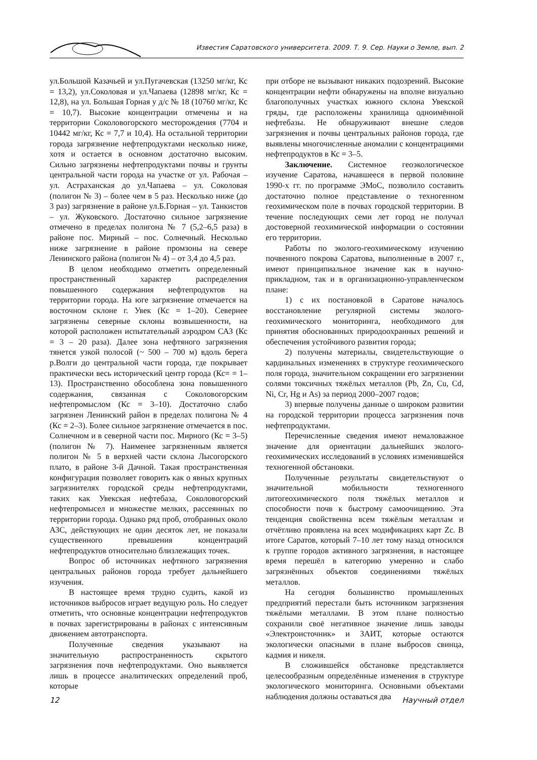Известия Саратовского университета. 2009. Т. 9. Сер. Науки о Земле, вып. 2
ул.Большой Казачьей и ул.Пугачевская (13250 мг/кг, Кс = 13,2), ул.Соколовая и ул.Чапаева (12898 мг/кг, Кс = 12,8), на ул. Большая Горная у д/с № 18 (10760 мг/кг, Кс = 10,7). Высокие концентрации отмечены и на территории Соколовогорского месторождения (7704 и 10442 мг/кг, Кс = 7,7 и 10,4). На остальной территории города загрязнение нефтепродуктами несколько ниже, хотя и остается в основном достаточно высоким. Сильно загрязнены нефтепродуктами почвы и грунты центральной части города на участке от ул. Рабочая – ул. Астраханская до ул.Чапаева – ул. Соколовая (полигон № 3) – более чем в 5 раз. Несколько ниже (до 3 раз) загрязнение в районе ул.Б.Горная – ул. Танкистов – ул. Жуковского. Достаточно сильное загрязнение отмечено в пределах полигона № 7 (5,2–6,5 раза) в районе пос. Мирный – пос. Солнечный. Несколько ниже загрязнение в районе промзоны на севере Ленинского района (полигон № 4) – от 3,4 до 4,5 раз.
В целом необходимо отметить определенный пространственный характер распределения повышенного содержания нефтепродуктов на территории города. На юге загрязнение отмечается на восточном склоне г. Увек (Кс = 1–20). Севернее загрязнены северные склоны возвышенности, на которой расположен испытательный аэродром САЗ (Кс = 3 – 20 раза). Далее зона нефтяного загрязнения тянется узкой полосой (~ 500 – 700 м) вдоль берега р.Волги до центральной части города, где покрывает практически весь исторический центр города (Кс= = 1–13). Пространственно обособлена зона повышенного содержания, связанная с Соколовогорским нефтепромыслом (Кс = 3–10). Достаточно слабо загрязнен Ленинский район в пределах полигона № 4 (Кс = 2–3). Более сильное загрязнение отмечается в пос. Солнечном и в северной части пос. Мирного (Кс = 3–5) (полигон № 7). Наименее загрязненным является полигон № 5 в верхней части склона Лысогорского плато, в районе 3-й Дачной. Такая пространственная конфигурация позволяет говорить как о явных крупных загрязнителях городской среды нефтепродуктами, таких как Увекская нефтебаза, Соколовогорский нефтепромысел и множестве мелких, рассеянных по территории города. Однако ряд проб, отобранных около АЗС, действующих не один десяток лет, не показали существенного превышения концентраций нефтепродуктов относительно близлежащих точек.
Вопрос об источниках нефтяного загрязнения центральных районов города требует дальнейшего изучения.
В настоящее время трудно судить, какой из источников выбросов играет ведущую роль. Но следует отметить, что основные концентрации нефтепродуктов в почвах зарегистрированы в районах с интенсивным движением автотранспорта.
Полученные сведения указывают на значительную распространенность скрытого загрязнения почв нефтепродуктами. Оно выявляется лишь в процессе аналитических определений проб, которые
при отборе не вызывают никаких подозрений. Высокие концентрации нефти обнаружены на вполне визуально благополучных участках южного склона Увекской гряды, где расположены хранилища одноимённой нефтебазы. Не обнаруживают внешне следов загрязнения и почвы центральных районов города, где выявлены многочисленные аномалии с концентрациями нефтепродуктов в Кс = 3–5.
Заключение. Системное геоэкологическое изучение Саратова, начавшееся в первой половине 1990-х гг. по программе ЭМоС, позволило составить достаточно полное представление о техногенном геохимическом поле в почвах городской территории. В течение последующих семи лет город не получал достоверной геохимической информации о состоянии его территории.
Работы по эколого-геохимическому изучению почвенного покрова Саратова, выполненные в 2007 г., имеют принципиальное значение как в научно-прикладном, так и в организационно-управленческом плане:
1) с их постановкой в Саратове началось восстановление регулярной системы эколого-геохимического мониторинга, необходимого для принятия обоснованных природоохранных решений и обеспечения устойчивого развития города;
2) получены материалы, свидетельствующие о кардинальных изменениях в структуре геохимического поля города, значительном сокращении его загрязнении солями токсичных тяжёлых металлов (Pb, Zn, Cu, Cd, Ni, Cr, Hg и As) за период 2000–2007 годов;
3) впервые получены данные о широком развитии на городской территории процесса загрязнения почв нефтепродуктами.
Перечисленные сведения имеют немаловажное значение для ориентации дальнейших эколого-геохимических исследований в условиях изменившейся техногенной обстановки.
Полученные результаты свидетельствуют о значительной мобильности техногенного литогеохимического поля тяжёлых металлов и способности почв к быстрому самоочищению. Эта тенденция свойственна всем тяжёлым металлам и отчётливо проявлена на всех модификациях карт Zc. В итоге Саратов, который 7–10 лет тому назад относился к группе городов активного загрязнения, в настоящее время перешёл в категорию умеренно и слабо загрязнённых объектов соединениями тяжёлых металлов.
На сегодня большинство промышленных предприятий перестали быть источником загрязнения тяжёлыми металлами. В этом плане полностью сохранили своё негативное значение лишь заводы «Электроисточник» и ЗАИТ, которые остаются экологически опасными в плане выбросов свинца, кадмия и никеля.
В сложившейся обстановке представляется целесообразным определённые изменения в структуре экологического мониторинга. Основными объектами наблюдения должны оставаться два
12 Научный отдел